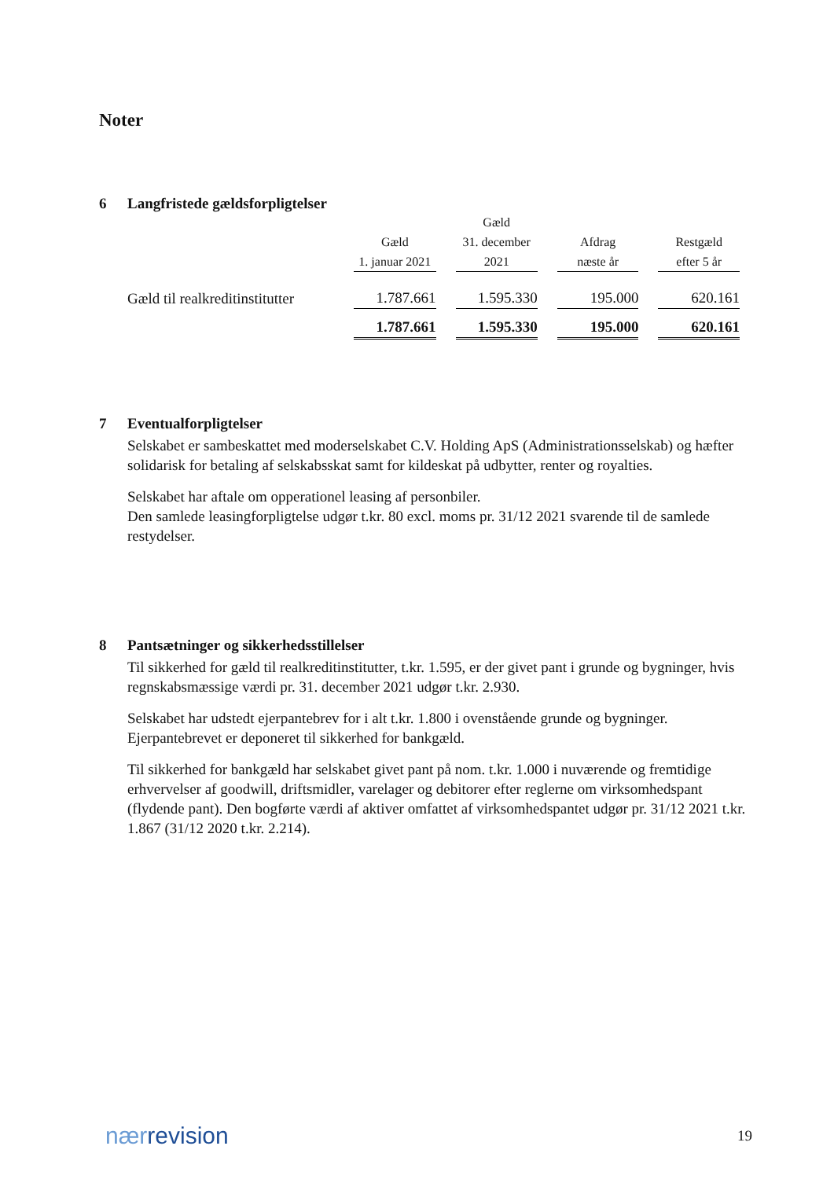Noter
6 Langfristede gældsforpligtelser
| | Gæld 1. januar 2021 | Gæld 31. december 2021 | Afdrag næste år | Restgæld efter 5 år |
| --- | --- | --- | --- | --- |
| Gæld til realkreditinstitutter | 1.787.661 | 1.595.330 | 195.000 | 620.161 |
| | 1.787.661 | 1.595.330 | 195.000 | 620.161 |
7 Eventualforpligtelser
Selskabet er sambeskattet med moderselskabet C.V. Holding ApS (Administrationsselskab) og hæfter solidarisk for betaling af selskabsskat samt for kildeskat på udbytter, renter og royalties.
Selskabet har aftale om opperationel leasing af personbiler.
Den samlede leasingforpligtelse udgør t.kr. 80 excl. moms pr. 31/12 2021 svarende til de samlede restydelser.
8 Pantsætninger og sikkerhedsstillelser
Til sikkerhed for gæld til realkreditinstitutter, t.kr. 1.595, er der givet pant i grunde og bygninger, hvis regnskabsmæssige værdi pr. 31. december 2021 udgør t.kr. 2.930.
Selskabet har udstedt ejerpantebrev for i alt t.kr. 1.800 i ovenstående grunde og bygninger. Ejerpantebrevet er deponeret til sikkerhed for bankgæld.
Til sikkerhed for bankgæld har selskabet givet pant på nom. t.kr. 1.000 i nuværende og fremtidige erhvervelser af goodwill, driftsmidler, varelager og debitorer efter reglerne om virksomhedspant (flydende pant). Den bogførte værdi af aktiver omfattet af virksomhedspantet udgør pr. 31/12 2021 t.kr. 1.867 (31/12 2020 t.kr. 2.214).
nærrevision 19